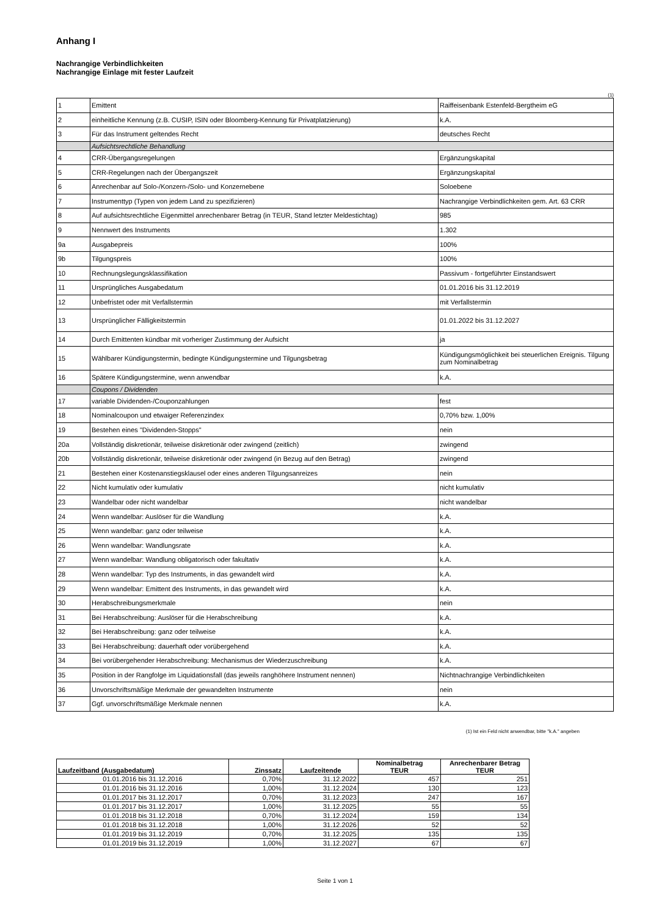Anhang I
Nachrangige Verbindlichkeiten
Nachrangige Einlage mit fester Laufzeit
(1)
| 1 | Emittent | Raiffeisenbank Estenfeld-Bergtheim eG |
| 2 | einheitliche Kennung (z.B. CUSIP, ISIN oder Bloomberg-Kennung für Privatplatzierung) | k.A. |
| 3 | Für das Instrument geltendes Recht | deutsches Recht |
| | Aufsichtsrechtliche Behandlung | |
| 4 | CRR-Übergangsregelungen | Ergänzungskapital |
| 5 | CRR-Regelungen nach der Übergangszeit | Ergänzungskapital |
| 6 | Anrechenbar auf Solo-/Konzern-/Solo- und Konzernebene | Soloebene |
| 7 | Instrumenttyp (Typen von jedem Land zu spezifizieren) | Nachrangige Verbindlichkeiten gem. Art. 63 CRR |
| 8 | Auf aufsichtsrechtliche Eigenmittel anrechenbarer Betrag (in TEUR, Stand letzter Meldestichtag) | 985 |
| 9 | Nennwert des Instruments | 1.302 |
| 9a | Ausgabepreis | 100% |
| 9b | Tilgungspreis | 100% |
| 10 | Rechnungslegungsklassifikation | Passivum - fortgeführter Einstandswert |
| 11 | Ursprüngliches Ausgabedatum | 01.01.2016 bis 31.12.2019 |
| 12 | Unbefristet oder mit Verfallstermin | mit Verfallstermin |
| 13 | Ursprünglicher Fälligkeitstermin | 01.01.2022 bis 31.12.2027 |
| 14 | Durch Emittenten kündbar mit vorheriger Zustimmung der Aufsicht | ja |
| 15 | Wählbarer Kündigungstermin, bedingte Kündigungstermine und Tilgungsbetrag | Kündigungsmöglichkeit bei steuerlichen Ereignis. Tilgung zum Nominalbetrag |
| 16 | Spätere Kündigungstermine, wenn anwendbar | k.A. |
| | Coupons / Dividenden | |
| 17 | variable Dividenden-/Couponzahlungen | fest |
| 18 | Nominalcoupon und etwaiger Referenzindex | 0,70% bzw. 1,00% |
| 19 | Bestehen eines "Dividenden-Stopps" | nein |
| 20a | Vollständig diskretionär, teilweise diskretionär oder zwingend (zeitlich) | zwingend |
| 20b | Vollständig diskretionär, teilweise diskretionär oder zwingend (in Bezug auf den Betrag) | zwingend |
| 21 | Bestehen einer Kostenanstiegsklausel oder eines anderen Tilgungsanreizes | nein |
| 22 | Nicht kumulativ oder kumulativ | nicht kumulativ |
| 23 | Wandelbar oder nicht wandelbar | nicht wandelbar |
| 24 | Wenn wandelbar: Auslöser für die Wandlung | k.A. |
| 25 | Wenn wandelbar: ganz oder teilweise | k.A. |
| 26 | Wenn wandelbar: Wandlungsrate | k.A. |
| 27 | Wenn wandelbar: Wandlung obligatorisch oder fakultativ | k.A. |
| 28 | Wenn wandelbar: Typ des Instruments, in das gewandelt wird | k.A. |
| 29 | Wenn wandelbar: Emittent des Instruments, in das gewandelt wird | k.A. |
| 30 | Herabschreibungsmerkmale | nein |
| 31 | Bei Herabschreibung: Auslöser für die Herabschreibung | k.A. |
| 32 | Bei Herabschreibung: ganz oder teilweise | k.A. |
| 33 | Bei Herabschreibung: dauerhaft oder vorübergehend | k.A. |
| 34 | Bei vorübergehender Herabschreibung: Mechanismus der Wiederzuschreibung | k.A. |
| 35 | Position in der Rangfolge im Liquidationsfall (das jeweils ranghöhere Instrument nennen) | Nichtnachrangige Verbindlichkeiten |
| 36 | Unvorschriftsmäßige Merkmale der gewandelten Instrumente | nein |
| 37 | Ggf. unvorschriftsmäßige Merkmale nennen | k.A. |
(1) Ist ein Feld nicht anwendbar, bitte "k.A." angeben
| Laufzeitband (Ausgabedatum) | Zinssatz | Laufzeitende | Nominalbetrag TEUR | Anrechenbarer Betrag TEUR |
| --- | --- | --- | --- | --- |
| 01.01.2016 bis 31.12.2016 | 0,70% | 31.12.2022 | 457 | 251 |
| 01.01.2016 bis 31.12.2016 | 1,00% | 31.12.2024 | 130 | 123 |
| 01.01.2017 bis 31.12.2017 | 0,70% | 31.12.2023 | 247 | 167 |
| 01.01.2017 bis 31.12.2017 | 1,00% | 31.12.2025 | 55 | 55 |
| 01.01.2018 bis 31.12.2018 | 0,70% | 31.12.2024 | 159 | 134 |
| 01.01.2018 bis 31.12.2018 | 1,00% | 31.12.2026 | 52 | 52 |
| 01.01.2019 bis 31.12.2019 | 0,70% | 31.12.2025 | 135 | 135 |
| 01.01.2019 bis 31.12.2019 | 1,00% | 31.12.2027 | 67 | 67 |
Seite 1 von 1